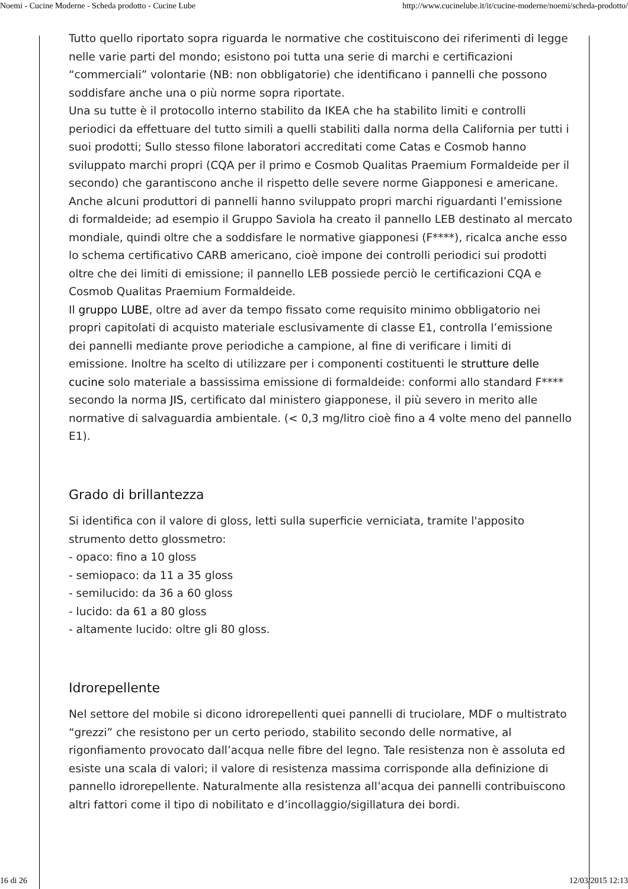Noemi - Cucine Moderne - Scheda prodotto - Cucine Lube http://www.cucinelube.it/it/cucine-moderne/noemi/scheda-prodotto/
Tutto quello riportato sopra riguarda le normative che costituiscono dei riferimenti di legge nelle varie parti del mondo; esistono poi tutta una serie di marchi e certificazioni “commerciali” volontarie (NB: non obbligatorie) che identificano i pannelli che possono soddisfare anche una o più norme sopra riportate.
Una su tutte è il protocollo interno stabilito da IKEA che ha stabilito limiti e controlli periodici da effettuare del tutto simili a quelli stabiliti dalla norma della California per tutti i suoi prodotti; Sullo stesso filone laboratori accreditati come Catas e Cosmob hanno sviluppato marchi propri (CQA per il primo e Cosmob Qualitas Praemium Formaldeide per il secondo) che garantiscono anche il rispetto delle severe norme Giapponesi e americane.
Anche alcuni produttori di pannelli hanno sviluppato propri marchi riguardanti l’emissione di formaldeide; ad esempio il Gruppo Saviola ha creato il pannello LEB destinato al mercato mondiale, quindi oltre che a soddisfare le normative giapponesi (F****), ricalca anche esso lo schema certificativo CARB americano, cioè impone dei controlli periodici sui prodotti oltre che dei limiti di emissione; il pannello LEB possiede perciò le certificazioni CQA e Cosmob Qualitas Praemium Formaldeide.
Il gruppo LUBE, oltre ad aver da tempo fissato come requisito minimo obbligatorio nei propri capitolati di acquisto materiale esclusivamente di classe E1, controlla l’emissione dei pannelli mediante prove periodiche a campione, al fine di verificare i limiti di emissione. Inoltre ha scelto di utilizzare per i componenti costituenti le strutture delle cucine solo materiale a bassissima emissione di formaldeide: conformi allo standard F**** secondo la norma JIS, certificato dal ministero giapponese, il più severo in merito alle normative di salvaguardia ambientale. (< 0,3 mg/litro cioè fino a 4 volte meno del pannello E1).
Grado di brillantezza
Si identifica con il valore di gloss, letti sulla superficie verniciata, tramite l'apposito strumento detto glossmetro:
- opaco: fino a 10 gloss
- semiopaco: da 11 a 35 gloss
- semilucido: da 36 a 60 gloss
- lucido: da 61 a 80 gloss
- altamente lucido: oltre gli 80 gloss.
Idrorepellente
Nel settore del mobile si dicono idrorepellenti quei pannelli di truciolare, MDF o multistrato “grezzi” che resistono per un certo periodo, stabilito secondo delle normative, al rigonfiamento provocato dall’acqua nelle fibre del legno. Tale resistenza non è assoluta ed esiste una scala di valori; il valore di resistenza massima corrisponde alla definizione di pannello idrorepellente. Naturalmente alla resistenza all’acqua dei pannelli contribuiscono altri fattori come il tipo di nobilitato e d’incollaggio/sigillatura dei bordi.
16 di 26 12/03/2015 12:13